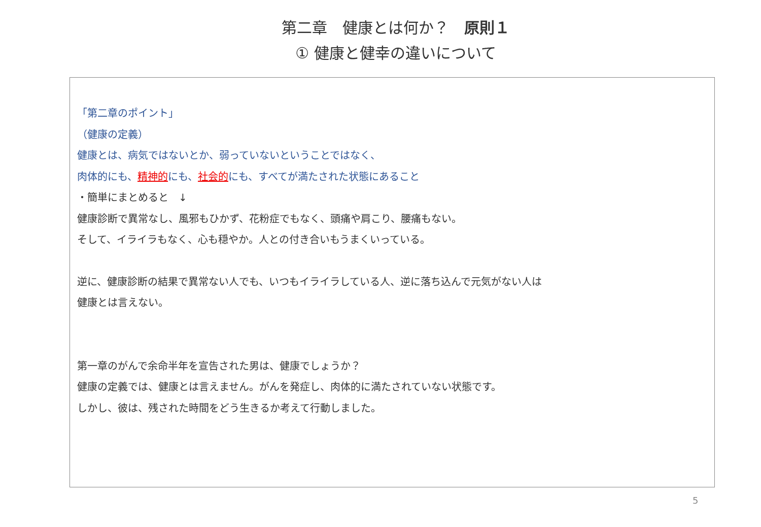第二章　健康とは何か？　原則１
① 健康と健幸の違いについて
「第二章のポイント」
（健康の定義）
健康とは、病気ではないとか、弱っていないということではなく、
肉体的にも、精神的にも、社会的にも、すべてが満たされた状態にあること
・簡単にまとめると　↓
健康診断で異常なし、風邪もひかず、花粉症でもなく、頭痛や肩こり、腰痛もない。
そして、イライラもなく、心も穏やか。人との付き合いもうまくいっている。
逆に、健康診断の結果で異常ない人でも、いつもイライラしている人、逆に落ち込んで元気がない人は
健康とは言えない。
第一章のがんで余命半年を宣告された男は、健康でしょうか？
健康の定義では、健康とは言えません。がんを発症し、肉体的に満たされていない状態です。
しかし、彼は、残された時間をどう生きるか考えて行動しました。
5